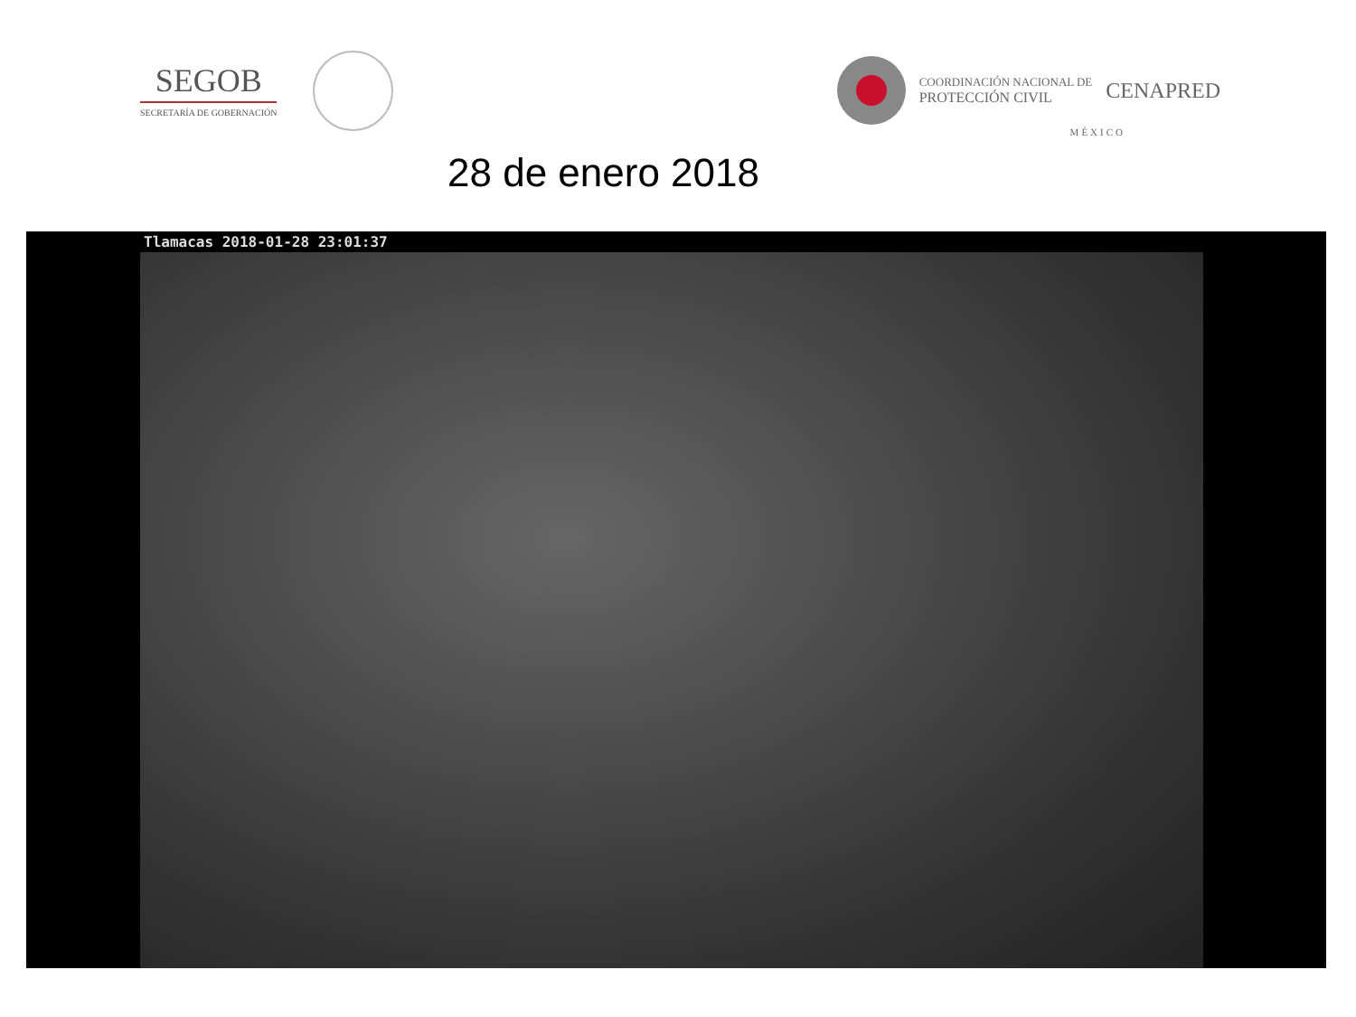SEGOB
SECRETARÍA DE GOBERNACIÓN
COORDINACIÓN NACIONAL DE
PROTECCIÓN CIVIL
CENAPRED
MÉXICO
28 de enero 2018
Tlamacas 2018-01-28 23:01:37